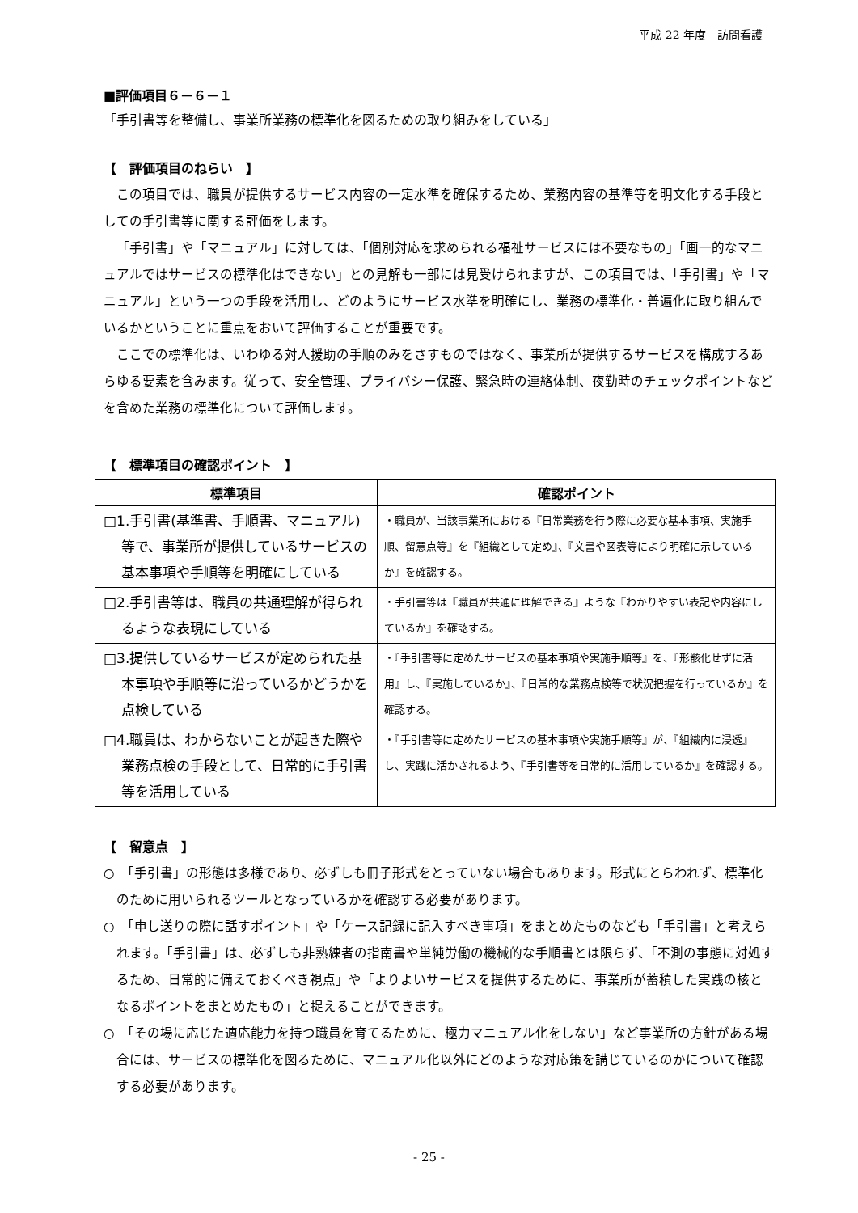平成 22 年度　訪問看護
■評価項目６－６－１
「手引書等を整備し、事業所業務の標準化を図るための取り組みをしている」
【　評価項目のねらい　】
この項目では、職員が提供するサービス内容の一定水準を確保するため、業務内容の基準等を明文化する手段としての手引書等に関する評価をします。
「手引書」や「マニュアル」に対しては、「個別対応を求められる福祉サービスには不要なもの」「画一的なマニュアルではサービスの標準化はできない」との見解も一部には見受けられますが、この項目では、「手引書」や「マニュアル」という一つの手段を活用し、どのようにサービス水準を明確にし、業務の標準化・普遍化に取り組んでいるかということに重点をおいて評価することが重要です。
ここでの標準化は、いわゆる対人援助の手順のみをさすものではなく、事業所が提供するサービスを構成するあらゆる要素を含みます。従って、安全管理、プライバシー保護、緊急時の連絡体制、夜勤時のチェックポイントなどを含めた業務の標準化について評価します。
【　標準項目の確認ポイント　】
| 標準項目 | 確認ポイント |
| --- | --- |
| □1.手引書(基準書、手順書、マニュアル)等で、事業所が提供しているサービスの基本事項や手順等を明確にしている | ・職員が、当該事業所における『日常業務を行う際に必要な基本事項、実施手順、留意点等』を『組織として定め』、『文書や図表等により明確に示しているか』を確認する。 |
| □2.手引書等は、職員の共通理解が得られるような表現にしている | ・手引書等は『職員が共通に理解できる』ような『わかりやすい表記や内容にしているか』を確認する。 |
| □3.提供しているサービスが定められた基本事項や手順等に沿っているかどうかを点検している | ・『手引書等に定めたサービスの基本事項や実施手順等』を、『形骸化せずに活用』し、『実施しているか』、『日常的な業務点検等で状況把握を行っているか』を確認する。 |
| □4.職員は、わからないことが起きた際や業務点検の手段として、日常的に手引書等を活用している | ・『手引書等に定めたサービスの基本事項や実施手順等』が、『組織内に浸透』し、実践に活かされるよう、『手引書等を日常的に活用しているか』を確認する。 |
【　留意点　】
○　「手引書」の形態は多様であり、必ずしも冊子形式をとっていない場合もあります。形式にとらわれず、標準化のために用いられるツールとなっているかを確認する必要があります。
○　「申し送りの際に話すポイント」や「ケース記録に記入すべき事項」をまとめたものなども「手引書」と考えられます。「手引書」は、必ずしも非熟練者の指南書や単純労働の機械的な手順書とは限らず、「不測の事態に対処するため、日常的に備えておくべき視点」や「よりよいサービスを提供するために、事業所が蓄積した実践の核となるポイントをまとめたもの」と捉えることができます。
○　「その場に応じた適応能力を持つ職員を育てるために、極力マニュアル化をしない」など事業所の方針がある場合には、サービスの標準化を図るために、マニュアル化以外にどのような対応策を講じているのかについて確認する必要があります。
- 25 -